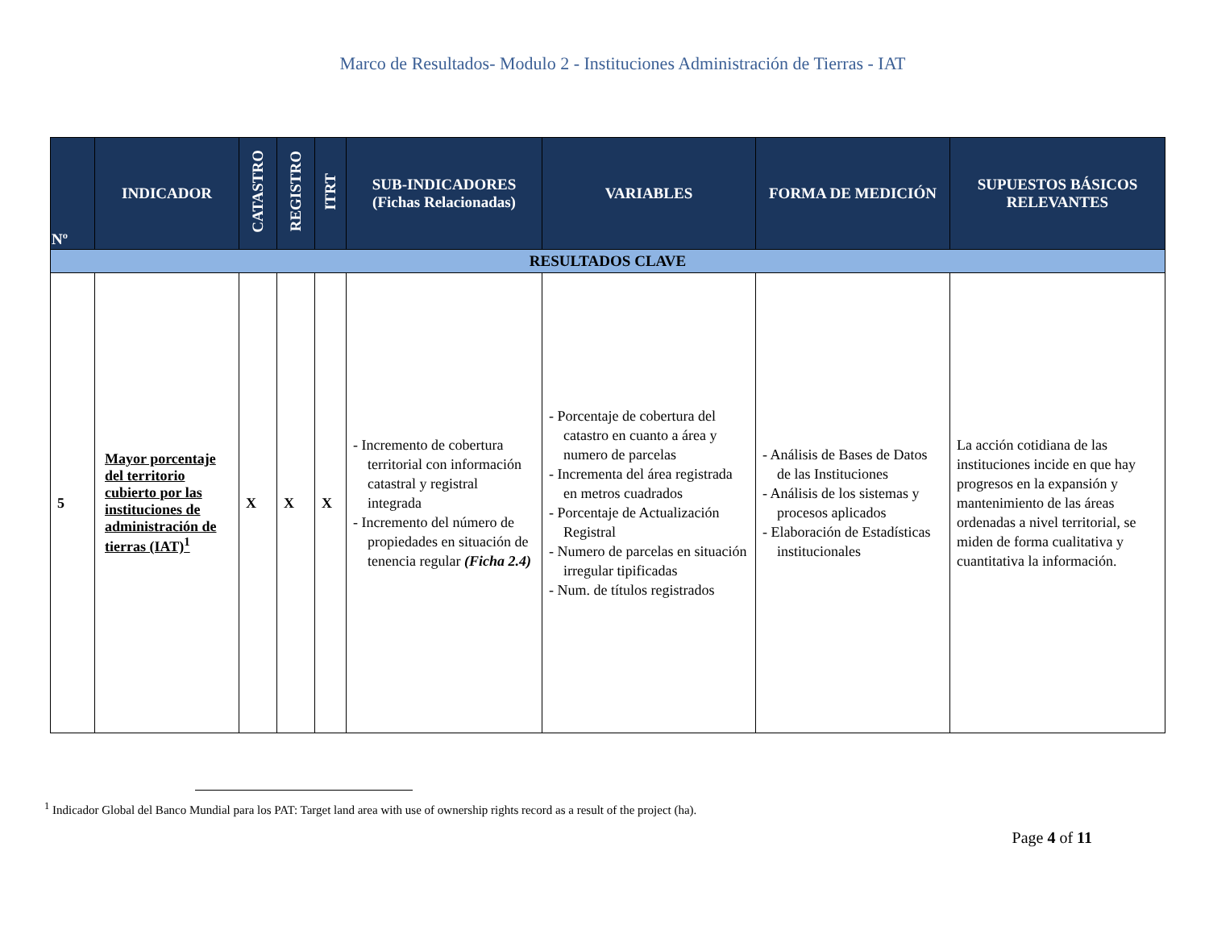Marco de Resultados- Modulo 2 - Instituciones Administración de Tierras - IAT
| Nº | INDICADOR | CATASTRO | REGISTRO | ITRT | SUB-INDICADORES (Fichas Relacionadas) | VARIABLES | FORMA DE MEDICIÓN | SUPUESTOS BÁSICOS RELEVANTES |
| --- | --- | --- | --- | --- | --- | --- | --- | --- |
| RESULTADOS CLAVE | | | | | | | | |
| 5 | Mayor porcentaje del territorio cubierto por las instituciones de administración de tierras (IAT)<sup>1</sup> | X | X | X | - Incremento de cobertura territorial con información catastral y registral integrada - Incremento del número de propiedades en situación de tenencia regular (Ficha 2.4) | - Porcentaje de cobertura del catastro en cuanto a área y numero de parcelas - Incrementa del área registrada en metros cuadrados - Porcentaje de Actualización Registral - Numero de parcelas en situación irregular tipificadas - Num. de títulos registrados | - Análisis de Bases de Datos de las Instituciones - Análisis de los sistemas y procesos aplicados - Elaboración de Estadísticas institucionales | La acción cotidiana de las instituciones incide en que hay progresos en la expansión y mantenimiento de las áreas ordenadas a nivel territorial, se miden de forma cualitativa y cuantitativa la información. |
<sup>1</sup> Indicador Global del Banco Mundial para los PAT: Target land area with use of ownership rights record as a result of the project (ha).
Page 4 of 11